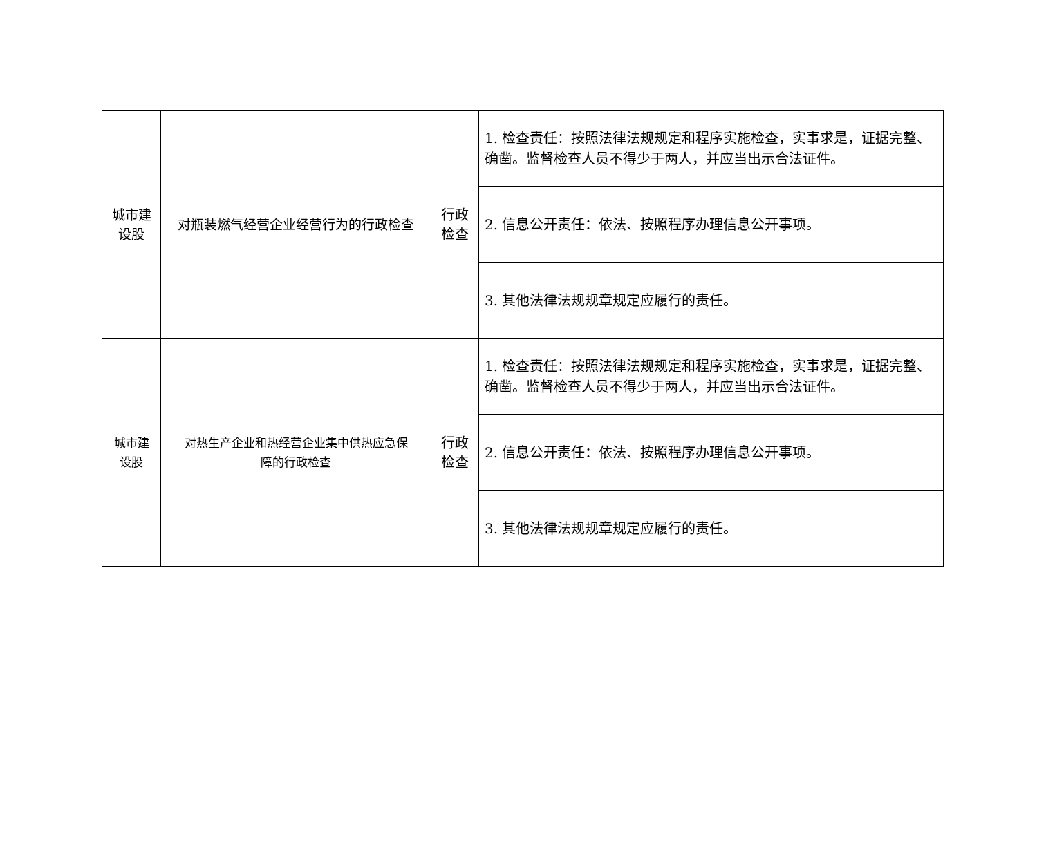| 城市建 设股 | 对瓶装燃气经营企业经营行为的行政检查 | 行政 检查 | 1. 检查责任：按照法律法规规定和程序实施检查，实事求是，证据完整、确凿。监督检查人员不得少于两人，并应当出示合法证件。 |
| | | | 2. 信息公开责任：依法、按照程序办理信息公开事项。 |
| | | | 3. 其他法律法规规章规定应履行的责任。 |
| 城市建 设股 | 对热生产企业和热经营企业集中供热应急保 障的行政检查 | 行政 检查 | 1. 检查责任：按照法律法规规定和程序实施检查，实事求是，证据完整、确凿。监督检查人员不得少于两人，并应当出示合法证件。 |
| | | | 2. 信息公开责任：依法、按照程序办理信息公开事项。 |
| | | | 3. 其他法律法规规章规定应履行的责任。 |